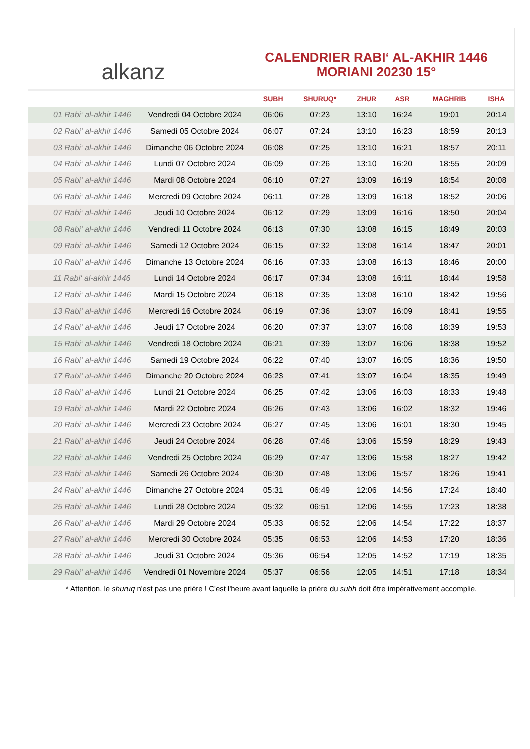alkanz
CALENDRIER RABI‘ AL-AKHIR 1446
MORIANI 20230 15°
| | | SUBH | SHURUQ* | ZHUR | ASR | MAGHRIB | ISHA |
| --- | --- | --- | --- | --- | --- | --- | --- |
| 01 Rabi‘ al-akhir 1446 | Vendredi 04 Octobre 2024 | 06:06 | 07:23 | 13:10 | 16:24 | 19:01 | 20:14 |
| 02 Rabi‘ al-akhir 1446 | Samedi 05 Octobre 2024 | 06:07 | 07:24 | 13:10 | 16:23 | 18:59 | 20:13 |
| 03 Rabi‘ al-akhir 1446 | Dimanche 06 Octobre 2024 | 06:08 | 07:25 | 13:10 | 16:21 | 18:57 | 20:11 |
| 04 Rabi‘ al-akhir 1446 | Lundi 07 Octobre 2024 | 06:09 | 07:26 | 13:10 | 16:20 | 18:55 | 20:09 |
| 05 Rabi‘ al-akhir 1446 | Mardi 08 Octobre 2024 | 06:10 | 07:27 | 13:09 | 16:19 | 18:54 | 20:08 |
| 06 Rabi‘ al-akhir 1446 | Mercredi 09 Octobre 2024 | 06:11 | 07:28 | 13:09 | 16:18 | 18:52 | 20:06 |
| 07 Rabi‘ al-akhir 1446 | Jeudi 10 Octobre 2024 | 06:12 | 07:29 | 13:09 | 16:16 | 18:50 | 20:04 |
| 08 Rabi‘ al-akhir 1446 | Vendredi 11 Octobre 2024 | 06:13 | 07:30 | 13:08 | 16:15 | 18:49 | 20:03 |
| 09 Rabi‘ al-akhir 1446 | Samedi 12 Octobre 2024 | 06:15 | 07:32 | 13:08 | 16:14 | 18:47 | 20:01 |
| 10 Rabi‘ al-akhir 1446 | Dimanche 13 Octobre 2024 | 06:16 | 07:33 | 13:08 | 16:13 | 18:46 | 20:00 |
| 11 Rabi‘ al-akhir 1446 | Lundi 14 Octobre 2024 | 06:17 | 07:34 | 13:08 | 16:11 | 18:44 | 19:58 |
| 12 Rabi‘ al-akhir 1446 | Mardi 15 Octobre 2024 | 06:18 | 07:35 | 13:08 | 16:10 | 18:42 | 19:56 |
| 13 Rabi‘ al-akhir 1446 | Mercredi 16 Octobre 2024 | 06:19 | 07:36 | 13:07 | 16:09 | 18:41 | 19:55 |
| 14 Rabi‘ al-akhir 1446 | Jeudi 17 Octobre 2024 | 06:20 | 07:37 | 13:07 | 16:08 | 18:39 | 19:53 |
| 15 Rabi‘ al-akhir 1446 | Vendredi 18 Octobre 2024 | 06:21 | 07:39 | 13:07 | 16:06 | 18:38 | 19:52 |
| 16 Rabi‘ al-akhir 1446 | Samedi 19 Octobre 2024 | 06:22 | 07:40 | 13:07 | 16:05 | 18:36 | 19:50 |
| 17 Rabi‘ al-akhir 1446 | Dimanche 20 Octobre 2024 | 06:23 | 07:41 | 13:07 | 16:04 | 18:35 | 19:49 |
| 18 Rabi‘ al-akhir 1446 | Lundi 21 Octobre 2024 | 06:25 | 07:42 | 13:06 | 16:03 | 18:33 | 19:48 |
| 19 Rabi‘ al-akhir 1446 | Mardi 22 Octobre 2024 | 06:26 | 07:43 | 13:06 | 16:02 | 18:32 | 19:46 |
| 20 Rabi‘ al-akhir 1446 | Mercredi 23 Octobre 2024 | 06:27 | 07:45 | 13:06 | 16:01 | 18:30 | 19:45 |
| 21 Rabi‘ al-akhir 1446 | Jeudi 24 Octobre 2024 | 06:28 | 07:46 | 13:06 | 15:59 | 18:29 | 19:43 |
| 22 Rabi‘ al-akhir 1446 | Vendredi 25 Octobre 2024 | 06:29 | 07:47 | 13:06 | 15:58 | 18:27 | 19:42 |
| 23 Rabi‘ al-akhir 1446 | Samedi 26 Octobre 2024 | 06:30 | 07:48 | 13:06 | 15:57 | 18:26 | 19:41 |
| 24 Rabi‘ al-akhir 1446 | Dimanche 27 Octobre 2024 | 05:31 | 06:49 | 12:06 | 14:56 | 17:24 | 18:40 |
| 25 Rabi‘ al-akhir 1446 | Lundi 28 Octobre 2024 | 05:32 | 06:51 | 12:06 | 14:55 | 17:23 | 18:38 |
| 26 Rabi‘ al-akhir 1446 | Mardi 29 Octobre 2024 | 05:33 | 06:52 | 12:06 | 14:54 | 17:22 | 18:37 |
| 27 Rabi‘ al-akhir 1446 | Mercredi 30 Octobre 2024 | 05:35 | 06:53 | 12:06 | 14:53 | 17:20 | 18:36 |
| 28 Rabi‘ al-akhir 1446 | Jeudi 31 Octobre 2024 | 05:36 | 06:54 | 12:05 | 14:52 | 17:19 | 18:35 |
| 29 Rabi‘ al-akhir 1446 | Vendredi 01 Novembre 2024 | 05:37 | 06:56 | 12:05 | 14:51 | 17:18 | 18:34 |
* Attention, le shuruq n'est pas une prière ! C'est l'heure avant laquelle la prière du subh doit être impérativement accomplie.